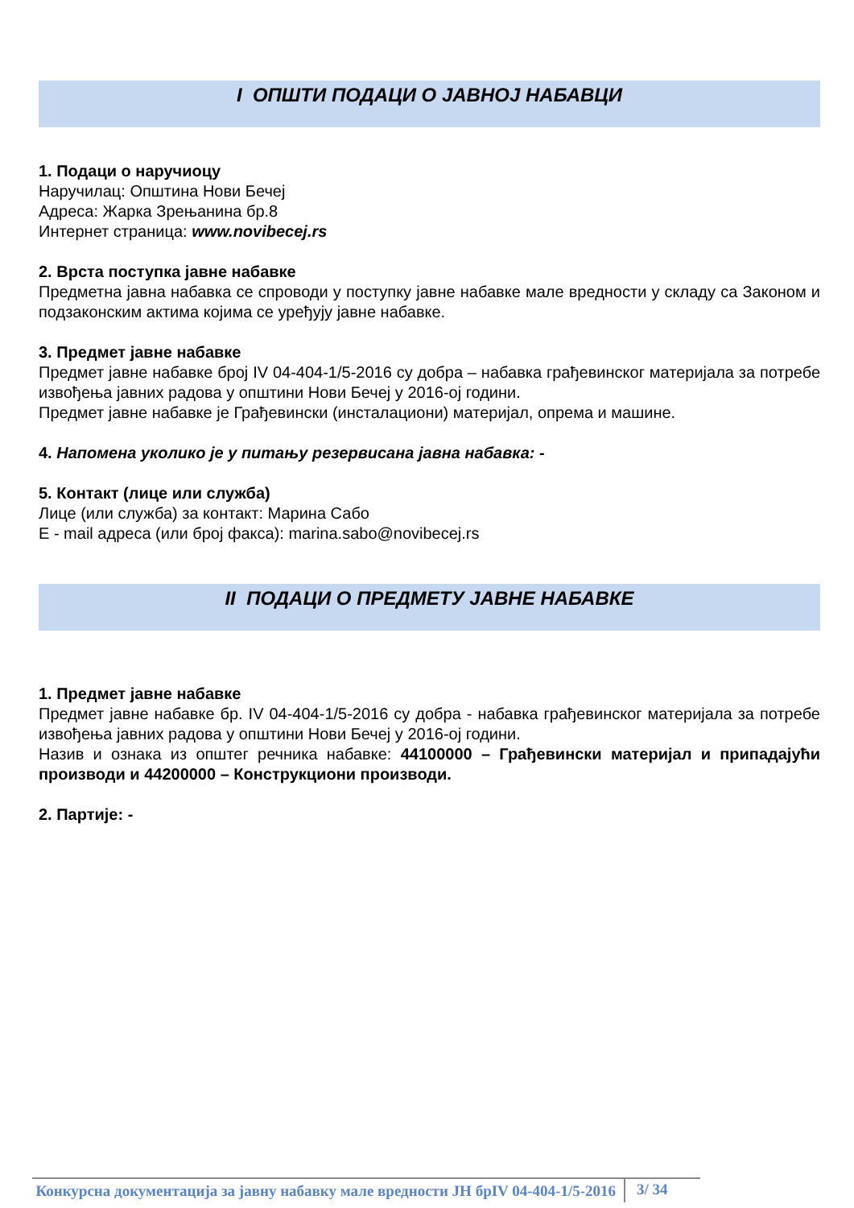I ОПШТИ ПОДАЦИ О ЈАВНОЈ НАБАВЦИ
1. Подаци о наручиоцу
Наручилац: Општина Нови Бечеј
Адреса: Жарка Зрењанина бр.8
Интернет страница: www.novibecej.rs
2. Врста поступка јавне набавке
Предметна јавна набавка се спроводи у поступку јавне набавке мале вредности у складу са Законом и подзаконским актима којима се уређују јавне набавке.
3. Предмет јавне набавке
Предмет јавне набавке број IV 04-404-1/5-2016 су добра – набавка грађевинског материјала за потребе извођења јавних радова у општини Нови Бечеј у 2016-ој години.
Предмет јавне набавке је Грађевински (инсталациони) материјал, опрема и машине.
4. Напомена уколико је у питању резервисана јавна набавка: -
5. Контакт (лице или служба)
Лице (или служба) за контакт: Марина Сабо
Е - mail адреса (или број факса): marina.sabo@novibecej.rs
II ПОДАЦИ О ПРЕДМЕТУ ЈАВНЕ НАБАВКЕ
1. Предмет јавне набавке
Предмет јавне набавке бр. IV 04-404-1/5-2016 су добра - набавка грађевинског материјала за потребе извођења јавних радова у општини Нови Бечеј у 2016-ој години.
Назив и ознака из општег речника набавке: 44100000 – Грађевински материјал и припадајући производи и 44200000 – Конструкциони производи.
2. Партије: -
Конкурсна документација за јавну набавку мале вредности ЈН брIV 04-404-1/5-2016
3/ 34